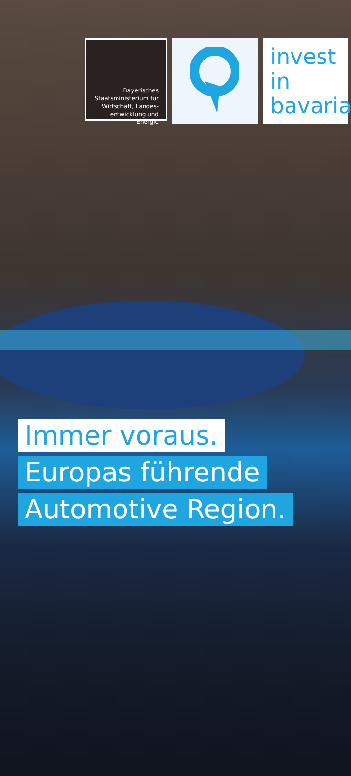Bayerisches
Staatsministerium für
Wirtschaft, Landes-
entwicklung und Energie
invest
in
bavaria
Immer voraus.
Europas führende
Automotive Region.